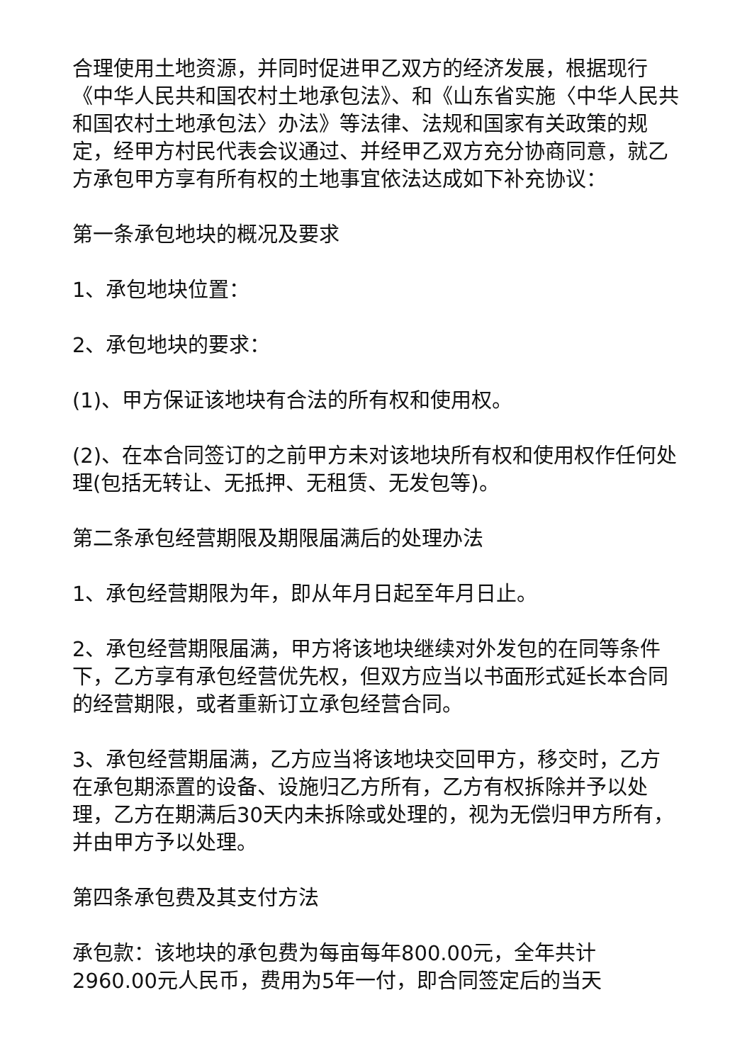合理使用土地资源，并同时促进甲乙双方的经济发展，根据现行《中华人民共和国农村土地承包法》、和《山东省实施〈中华人民共和国农村土地承包法〉办法》等法律、法规和国家有关政策的规定，经甲方村民代表会议通过、并经甲乙双方充分协商同意，就乙方承包甲方享有所有权的土地事宜依法达成如下补充协议：
第一条承包地块的概况及要求
1、承包地块位置：
2、承包地块的要求：
(1)、甲方保证该地块有合法的所有权和使用权。
(2)、在本合同签订的之前甲方未对该地块所有权和使用权作任何处理(包括无转让、无抵押、无租赁、无发包等)。
第二条承包经营期限及期限届满后的处理办法
1、承包经营期限为年，即从年月日起至年月日止。
2、承包经营期限届满，甲方将该地块继续对外发包的在同等条件下，乙方享有承包经营优先权，但双方应当以书面形式延长本合同的经营期限，或者重新订立承包经营合同。
3、承包经营期届满，乙方应当将该地块交回甲方，移交时，乙方在承包期添置的设备、设施归乙方所有，乙方有权拆除并予以处理，乙方在期满后30天内未拆除或处理的，视为无偿归甲方所有，并由甲方予以处理。
第四条承包费及其支付方法
承包款：该地块的承包费为每亩每年800.00元，全年共计2960.00元人民币，费用为5年一付，即合同签定后的当天